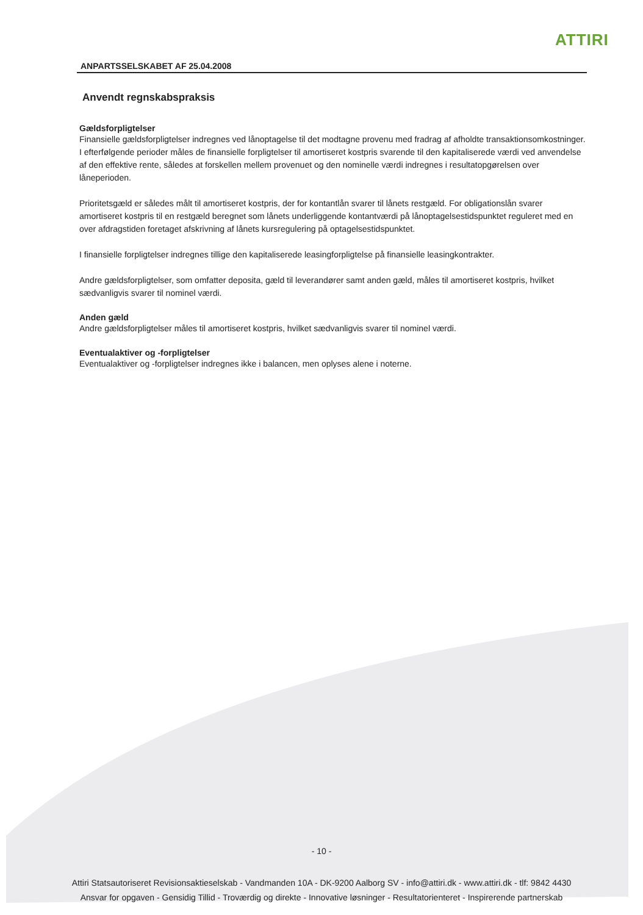ATTIRI
ANPARTSSELSKABET AF 25.04.2008
Anvendt regnskabspraksis
Gældsforpligtelser
Finansielle gældsforpligtelser indregnes ved lånoptagelse til det modtagne provenu med fradrag af afholdte transaktionsomkostninger. I efterfølgende perioder måles de finansielle forpligtelser til amortiseret kostpris svarende til den kapitaliserede værdi ved anvendelse af den effektive rente, således at forskellen mellem provenuet og den nominelle værdi indregnes i resultatopgørelsen over låneperioden.
Prioritetsgæld er således målt til amortiseret kostpris, der for kontantlån svarer til lånets restgæld. For obligationslån svarer amortiseret kostpris til en restgæld beregnet som lånets underliggende kontantværdi på lånoptagelsestidspunktet reguleret med en over afdragstiden foretaget afskrivning af lånets kursregulering på optagelsestidspunktet.
I finansielle forpligtelser indregnes tillige den kapitaliserede leasingforpligtelse på finansielle leasingkontrakter.
Andre gældsforpligtelser, som omfatter deposita, gæld til leverandører samt anden gæld, måles til amortiseret kostpris, hvilket sædvanligvis svarer til nominel værdi.
Anden gæld
Andre gældsforpligtelser måles til amortiseret kostpris, hvilket sædvanligvis svarer til nominel værdi.
Eventualaktiver og -forpligtelser
Eventualaktiver og -forpligtelser indregnes ikke i balancen, men oplyses alene i noterne.
- 10 -
Attiri Statsautoriseret Revisionsaktieselskab - Vandmanden 10A - DK-9200 Aalborg SV - info@attiri.dk - www.attiri.dk - tlf: 9842 4430
Ansvar for opgaven - Gensidig Tillid - Troværdig og direkte - Innovative løsninger - Resultatorienteret - Inspirerende partnerskab